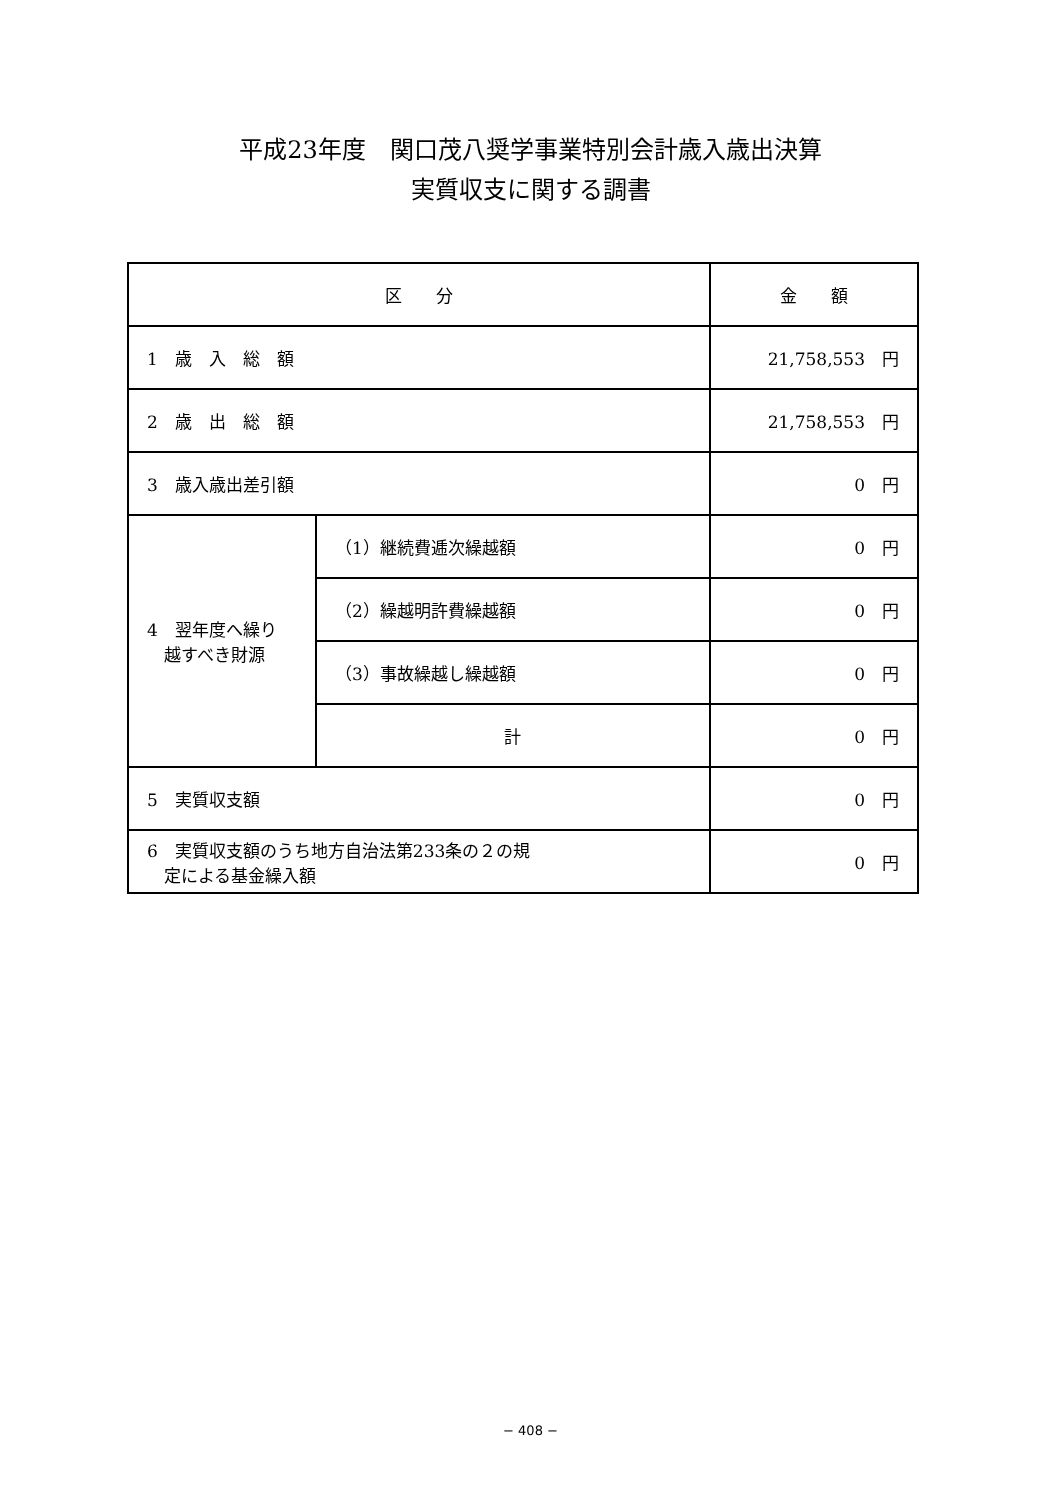平成23年度　関口茂八奨学事業特別会計歳入歳出決算
実質収支に関する調書
| 区 分 | | 金 額 |
| --- | --- | --- |
| 1 歳 入 総 額 | | 21,758,553 円 |
| 2 歳 出 総 額 | | 21,758,553 円 |
| 3 歳入歳出差引額 | | 0 円 |
| 4 翌年度へ繰り 越すべき財源 | （1）継続費逓次繰越額 | 0 円 |
| | （2）繰越明許費繰越額 | 0 円 |
| | （3）事故繰越し繰越額 | 0 円 |
| | 計 | 0 円 |
| 5 実質収支額 | | 0 円 |
| 6 実質収支額のうち地方自治法第233条の２の規 定による基金繰入額 | | 0 円 |
− 408 −